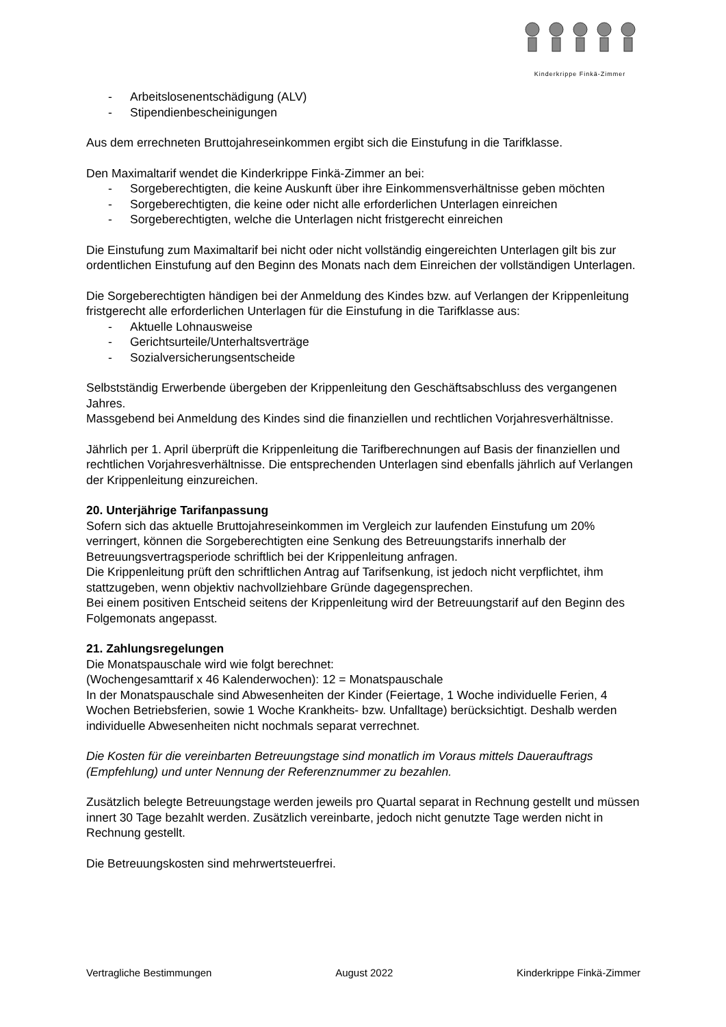Kinderkrippe Finkä-Zimmer
- Arbeitslosenentschädigung (ALV)
- Stipendienbescheinigungen
Aus dem errechneten Bruttojahreseinkommen ergibt sich die Einstufung in die Tarifklasse.
Den Maximaltarif wendet die Kinderkrippe Finkä-Zimmer an bei:
- Sorgeberechtigten, die keine Auskunft über ihre Einkommensverhältnisse geben möchten
- Sorgeberechtigten, die keine oder nicht alle erforderlichen Unterlagen einreichen
- Sorgeberechtigten, welche die Unterlagen nicht fristgerecht einreichen
Die Einstufung zum Maximaltarif bei nicht oder nicht vollständig eingereichten Unterlagen gilt bis zur ordentlichen Einstufung auf den Beginn des Monats nach dem Einreichen der vollständigen Unterlagen.
Die Sorgeberechtigten händigen bei der Anmeldung des Kindes bzw. auf Verlangen der Krippenleitung fristgerecht alle erforderlichen Unterlagen für die Einstufung in die Tarifklasse aus:
- Aktuelle Lohnausweise
- Gerichtsurteile/Unterhaltsverträge
- Sozialversicherungsentscheide
Selbstständig Erwerbende übergeben der Krippenleitung den Geschäftsabschluss des vergangenen Jahres.
Massgebend bei Anmeldung des Kindes sind die finanziellen und rechtlichen Vorjahresverhältnisse.
Jährlich per 1. April überprüft die Krippenleitung die Tarifberechnungen auf Basis der finanziellen und rechtlichen Vorjahresverhältnisse. Die entsprechenden Unterlagen sind ebenfalls jährlich auf Verlangen der Krippenleitung einzureichen.
20. Unterjährige Tarifanpassung
Sofern sich das aktuelle Bruttojahreseinkommen im Vergleich zur laufenden Einstufung um 20% verringert, können die Sorgeberechtigten eine Senkung des Betreuungstarifs innerhalb der Betreuungsvertragsperiode schriftlich bei der Krippenleitung anfragen.
Die Krippenleitung prüft den schriftlichen Antrag auf Tarifsenkung, ist jedoch nicht verpflichtet, ihm stattzugeben, wenn objektiv nachvollziehbare Gründe dagegensprechen.
Bei einem positiven Entscheid seitens der Krippenleitung wird der Betreuungstarif auf den Beginn des Folgemonats angepasst.
21. Zahlungsregelungen
Die Monatspauschale wird wie folgt berechnet:
(Wochengesamttarif x 46 Kalenderwochen): 12 = Monatspauschale
In der Monatspauschale sind Abwesenheiten der Kinder (Feiertage, 1 Woche individuelle Ferien, 4 Wochen Betriebsferien, sowie 1 Woche Krankheits- bzw. Unfalltage) berücksichtigt. Deshalb werden individuelle Abwesenheiten nicht nochmals separat verrechnet.
Die Kosten für die vereinbarten Betreuungstage sind monatlich im Voraus mittels Dauerauftrags (Empfehlung) und unter Nennung der Referenznummer zu bezahlen.
Zusätzlich belegte Betreuungstage werden jeweils pro Quartal separat in Rechnung gestellt und müssen innert 30 Tage bezahlt werden. Zusätzlich vereinbarte, jedoch nicht genutzte Tage werden nicht in Rechnung gestellt.
Die Betreuungskosten sind mehrwertsteuerfrei.
Vertragliche Bestimmungen August 2022 Kinderkrippe Finkä-Zimmer